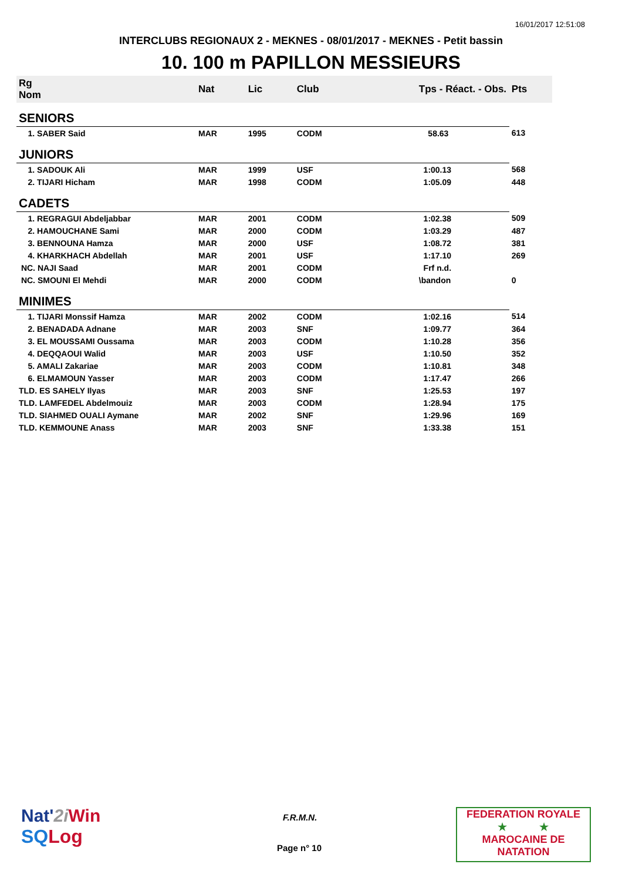16/01/2017 12:51:08
INTERCLUBS REGIONAUX 2 - MEKNES - 08/01/2017 - MEKNES - Petit bassin
10. 100 m PAPILLON MESSIEURS
| Rg Nom | | Nat | Lic | Club | Tps - Réact. - Obs. | Pts |
| --- | --- | --- | --- | --- | --- | --- |
| SENIORS | | | | | | |
| 1. SABER Said | | MAR | 1995 | CODM | 58.63 | 613 |
| JUNIORS | | | | | | |
| 1. SADOUK Ali | | MAR | 1999 | USF | 1:00.13 | 568 |
| 2. TIJARI Hicham | | MAR | 1998 | CODM | 1:05.09 | 448 |
| CADETS | | | | | | |
| 1. REGRAGUI Abdeljabbar | | MAR | 2001 | CODM | 1:02.38 | 509 |
| 2. HAMOUCHANE Sami | | MAR | 2000 | CODM | 1:03.29 | 487 |
| 3. BENNOUNA Hamza | | MAR | 2000 | USF | 1:08.72 | 381 |
| 4. KHARKHACH Abdellah | | MAR | 2001 | USF | 1:17.10 | 269 |
| NC. NAJI Saad | | MAR | 2001 | CODM | Frf n.d. | |
| NC. SMOUNI El Mehdi | | MAR | 2000 | CODM | \bandon | 0 |
| MINIMES | | | | | | |
| 1. TIJARI Monssif Hamza | | MAR | 2002 | CODM | 1:02.16 | 514 |
| 2. BENADADA Adnane | | MAR | 2003 | SNF | 1:09.77 | 364 |
| 3. EL MOUSSAMI Oussama | | MAR | 2003 | CODM | 1:10.28 | 356 |
| 4. DEQQAOUI Walid | | MAR | 2003 | USF | 1:10.50 | 352 |
| 5. AMALI Zakariae | | MAR | 2003 | CODM | 1:10.81 | 348 |
| 6. ELMAMOUN Yasser | | MAR | 2003 | CODM | 1:17.47 | 266 |
| TLD. ES SAHELY Ilyas | | MAR | 2003 | SNF | 1:25.53 | 197 |
| TLD. LAMFEDEL Abdelmouiz | | MAR | 2003 | CODM | 1:28.94 | 175 |
| TLD. SIAHMED OUALI Aymane | | MAR | 2002 | SNF | 1:29.96 | 169 |
| TLD. KEMMOUNE Anass | | MAR | 2003 | SNF | 1:33.38 | 151 |
Nat'2i Win
SQLog
F.R.M.N.
Page n° 10
FEDERATION ROYALE
★ ★
MAROCAINE DE NATATION